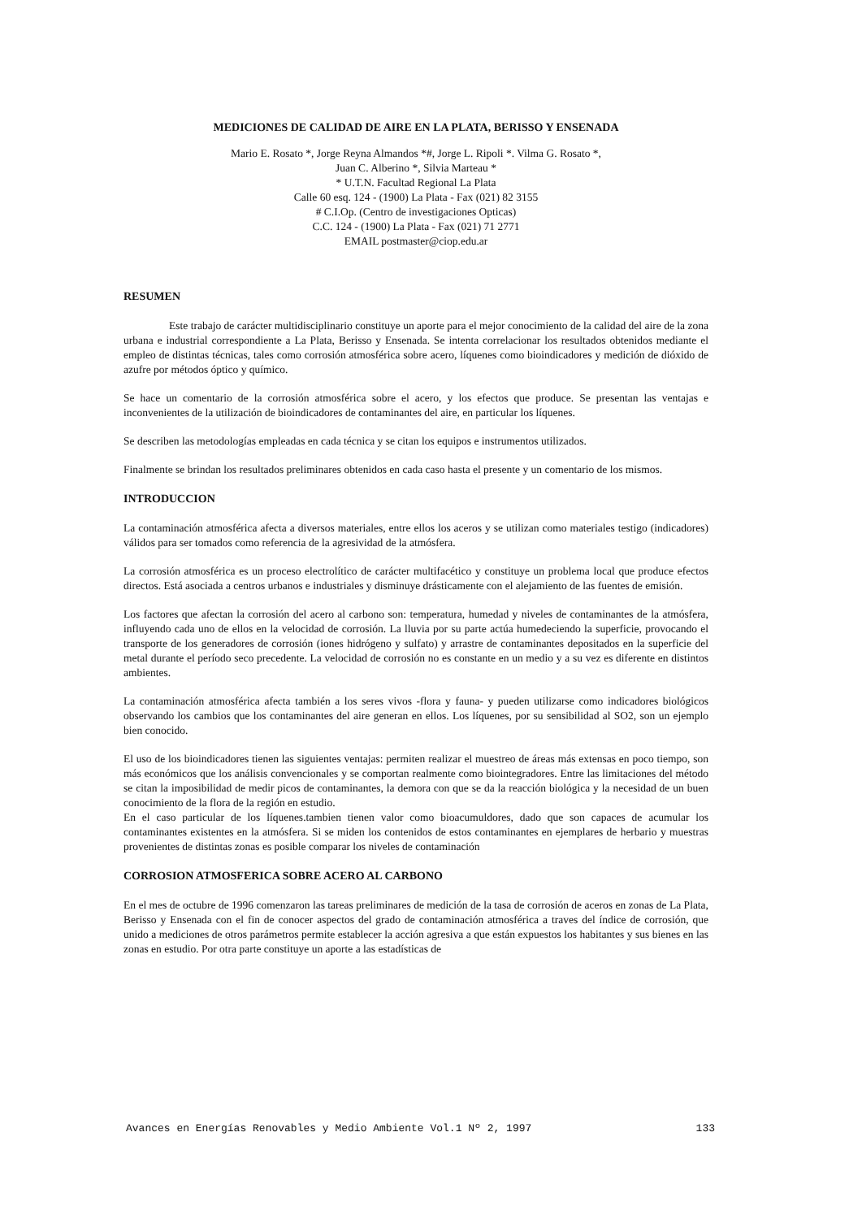MEDICIONES DE CALIDAD DE AIRE EN LA PLATA, BERISSO Y ENSENADA
Mario E. Rosato *, Jorge Reyna Almandos *#, Jorge L. Ripoli *. Vilma G. Rosato *,
Juan C. Alberino *, Silvia Marteau *
* U.T.N. Facultad Regional La Plata
Calle 60 esq. 124 - (1900) La Plata - Fax (021) 82 3155
# C.I.Op. (Centro de investigaciones Opticas)
C.C. 124 - (1900) La Plata - Fax (021) 71 2771
EMAIL postmaster@ciop.edu.ar
RESUMEN
Este trabajo de carácter multidisciplinario constituye un aporte para el mejor conocimiento de la calidad del aire de la zona urbana e industrial correspondiente a La Plata, Berisso y Ensenada. Se intenta correlacionar los resultados obtenidos mediante el empleo de distintas técnicas, tales como corrosión atmosférica sobre acero, líquenes como bioindicadores y medición de dióxido de azufre por métodos óptico y químico.
Se hace un comentario de la corrosión atmosférica sobre el acero, y los efectos que produce. Se presentan las ventajas e inconvenientes de la utilización de bioindicadores de contaminantes del aire, en particular los líquenes.
Se describen las metodologías empleadas en cada técnica y se citan los equipos e instrumentos utilizados.
Finalmente se brindan los resultados preliminares obtenidos en cada caso hasta el presente y un comentario de los mismos.
INTRODUCCION
La contaminación atmosférica afecta a diversos materiales, entre ellos los aceros y se utilizan como materiales testigo (indicadores) válidos para ser tomados como referencia de la agresividad de la atmósfera.
La corrosión atmosférica es un proceso electrolítico de carácter multifacético y constituye un problema local que produce efectos directos. Está asociada a centros urbanos e industriales y disminuye drásticamente con el alejamiento de las fuentes de emisión.
Los factores que afectan la corrosión del acero al carbono son: temperatura, humedad y niveles de contaminantes de la atmósfera, influyendo cada uno de ellos en la velocidad de corrosión. La lluvia por su parte actúa humedeciendo la superficie, provocando el transporte de los generadores de corrosión (iones hidrógeno y sulfato) y arrastre de contaminantes depositados en la superficie del metal durante el período seco precedente. La velocidad de corrosión no es constante en un medio y a su vez es diferente en distintos ambientes.
La contaminación atmosférica afecta también a los seres vivos -flora y fauna- y pueden utilizarse como indicadores biológicos observando los cambios que los contaminantes del aire generan en ellos. Los líquenes, por su sensibilidad al SO2, son un ejemplo bien conocido.
El uso de los bioindicadores tienen las siguientes ventajas: permiten realizar el muestreo de áreas más extensas en poco tiempo, son más económicos que los análisis convencionales y se comportan realmente como biointegradores. Entre las limitaciones del método se citan la imposibilidad de medir picos de contaminantes, la demora con que se da la reacción biológica y la necesidad de un buen conocimiento de la flora de la región en estudio.
En el caso particular de los líquenes.tambien tienen valor como bioacumuldores, dado que son capaces de acumular los contaminantes existentes en la atmósfera. Si se miden los contenidos de estos contaminantes en ejemplares de herbario y muestras provenientes de distintas zonas es posible comparar los niveles de contaminación
CORROSION ATMOSFERICA SOBRE ACERO AL CARBONO
En el mes de octubre de 1996 comenzaron las tareas preliminares de medición de la tasa de corrosión de aceros en zonas de La Plata, Berisso y Ensenada con el fin de conocer aspectos del grado de contaminación atmosférica a traves del índice de corrosión, que unido a mediciones de otros parámetros permite establecer la acción agresiva a que están expuestos los habitantes y sus bienes en las zonas en estudio. Por otra parte constituye un aporte a las estadísticas de
Avances en Energías Renovables y Medio Ambiente Vol.1 Nº 2, 1997 133